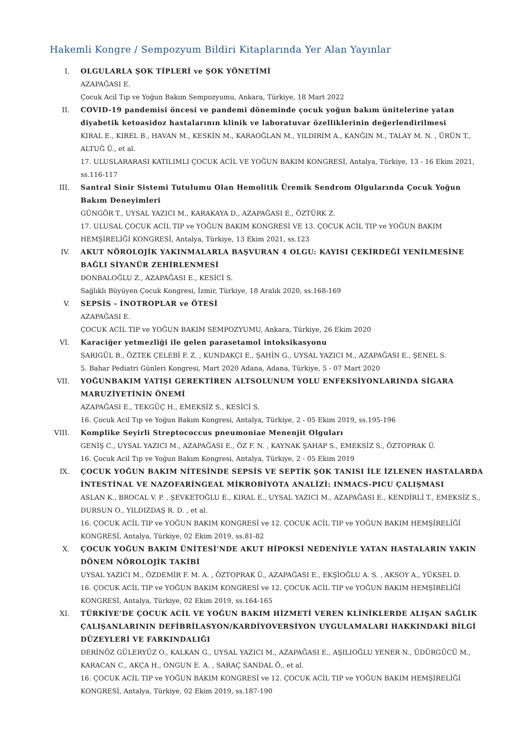Hakemli Kongre / Sempozyum Bildiri Kitaplarında Yer Alan Yayınlar
I. OLGULARLA ŞOK TİPLERİ ve ŞOK YÖNETİMİ
AZAPAĞASI E.
Çocuk Acil Tıp ve Yoğun Bakım Sempozyumu, Ankara, Türkiye, 18 Mart 2022
II. COVID-19 pandemisi öncesi ve pandemi döneminde çocuk yoğun bakım ünitelerine yatan diyabetik ketoasidoz hastalarının klinik ve laboratuvar özelliklerinin değerlendirilmesi
KIRAL E., KIREL B., HAVAN M., KESKİN M., KARAOĞLAN M., YILDIRIM A., KANĞIN M., TALAY M. N. , ÜRÜN T., ALTUĞ Ü., et al.
17. ULUSLARARASI KATILIMLI ÇOCUK ACİL VE YOĞUN BAKIM KONGRESİ, Antalya, Türkiye, 13 - 16 Ekim 2021, ss.116-117
III. Santral Sinir Sistemi Tutulumu Olan Hemolitik Üremik Sendrom Olgularında Çocuk Yoğun Bakım Deneyimleri
GÜNGÖR T., UYSAL YAZICI M., KARAKAYA D., AZAPAĞASI E., ÖZTÜRK Z.
17. ULUSAL ÇOCUK ACİL TIP ve YOĞUN BAKIM KONGRESİ VE 13. ÇOCUK ACİL TIP ve YOĞUN BAKIM HEMŞİRELİĞİ KONGRESİ, Antalya, Türkiye, 13 Ekim 2021, ss.123
IV. AKUT NÖROLOJİK YAKINMALARLA BAŞVURAN 4 OLGU: KAYISI ÇEKİRDEĞİ YENİLMESİNE BAĞLI SİYANÜR ZEHİRLENMESİ
DONBALOĞLU Z., AZAPAĞASI E., KESİCİ S.
Sağlıklı Büyüyen Çocuk Kongresi, İzmir, Türkiye, 18 Aralık 2020, ss.168-169
V. SEPSİS - İNOTROPLAR ve ÖTESİ
AZAPAĞASI E.
ÇOCUK ACİL TIP ve YOĞUN BAKIM SEMPOZYUMU, Ankara, Türkiye, 26 Ekim 2020
VI. Karaciğer yetmezliği ile gelen parasetamol intoksikasyonu
SARIGÜL B., ÖZTEK ÇELEBİ F. Z. , KUNDAKÇI E., ŞAHİN G., UYSAL YAZICI M., AZAPAĞASI E., ŞENEL S.
5. Bahar Pediatri Günleri Kongresi, Mart 2020 Adana, Adana, Türkiye, 5 - 07 Mart 2020
VII. YOĞUNBAKIM YATIŞI GEREKTİREN ALTSOLUNUM YOLU ENFEKSİYONLARINDA SİGARA MARUZİYETİNİN ÖNEMİ
AZAPAĞASI E., TEKGÜÇ H., EMEKSİZ S., KESİCİ S.
16. Çocuk Acil Tıp ve Yoğun Bakım Kongresi, Antalya, Türkiye, 2 - 05 Ekim 2019, ss.195-196
VIII.
Komplike Seyirli Streptococcus pneumoniae Menenjit Olguları
GENİŞ C., UYSAL YAZICI M., AZAPAĞASI E., ÖZ F. N. , KAYNAK ŞAHAP S., EMEKSİZ S., ÖZTOPRAK Ü.
16. Çocuk Acil Tıp ve Yoğun Bakım Kongresi, Antalya, Türkiye, 2 - 05 Ekim 2019
IX. ÇOCUK YOĞUN BAKIM NİTESİNDE SEPSİS VE SEPTİK ŞOK TANISI İLE İZLENEN HASTALARDA İNTESTİNAL VE NAZOFARİNGEAL MİKROBİYOTA ANALİZİ: INMACS-PICU ÇALIŞMASI
ASLAN K., BROCAL V. P. , ŞEVKETOĞLU E., KIRAL E., UYSAL YAZICI M., AZAPAĞASI E., KENDİRLİ T., EMEKSİZ S., DURSUN O., YILDIZDAŞ R. D. , et al.
16. ÇOCUK ACİL TIP ve YOĞUN BAKIM KONGRESİ ve 12. ÇOCUK ACİL TIP ve YOĞUN BAKIM HEMŞİRELİĞİ KONGRESİ, Antalya, Türkiye, 02 Ekim 2019, ss.81-82
X. ÇOCUK YOĞUN BAKIM ÜNİTESİ'NDE AKUT HİPOKSİ NEDENİYLE YATAN HASTALARIN YAKIN DÖNEM NÖROLOJİK TAKİBİ
UYSAL YAZICI M., ÖZDEMİR F. M. A. , ÖZTOPRAK Ü., AZAPAĞASI E., EKŞİOĞLU A. S. , AKSOY A., YÜKSEL D.
16. ÇOCUK ACİL TIP ve YOĞUN BAKIM KONGRESİ ve 12. ÇOCUK ACİL TIP ve YOĞUN BAKIM HEMŞİRELİĞİ KONGRESİ, Antalya, Türkiye, 02 Ekim 2019, ss.164-165
XI. TÜRKİYE’DE ÇOCUK ACİL VE YOĞUN BAKIM HİZMETİ VEREN KLİNİKLERDE ALIŞAN SAĞLIK ÇALIŞANLARININ DEFİBRİLASYON/KARDİYOVERSİYON UYGULAMALARI HAKKINDAKİ BİLGİ DÜZEYLERİ VE FARKINDALIĞI
DERİNÖZ GÜLERYÜZ O., KALKAN G., UYSAL YAZICI M., AZAPAĞASI E., AŞILIOĞLU YENER N., ÜDÜRGÜCÜ M., KARACAN C., AKÇA H., ONGUN E. A. , SARAÇ SANDAL Ö., et al.
16. ÇOCUK ACİL TIP ve YOĞUN BAKIM KONGRESİ ve 12. ÇOCUK ACİL TIP ve YOĞUN BAKIM HEMŞİRELİĞİ KONGRESİ, Antalya, Türkiye, 02 Ekim 2019, ss.187-190